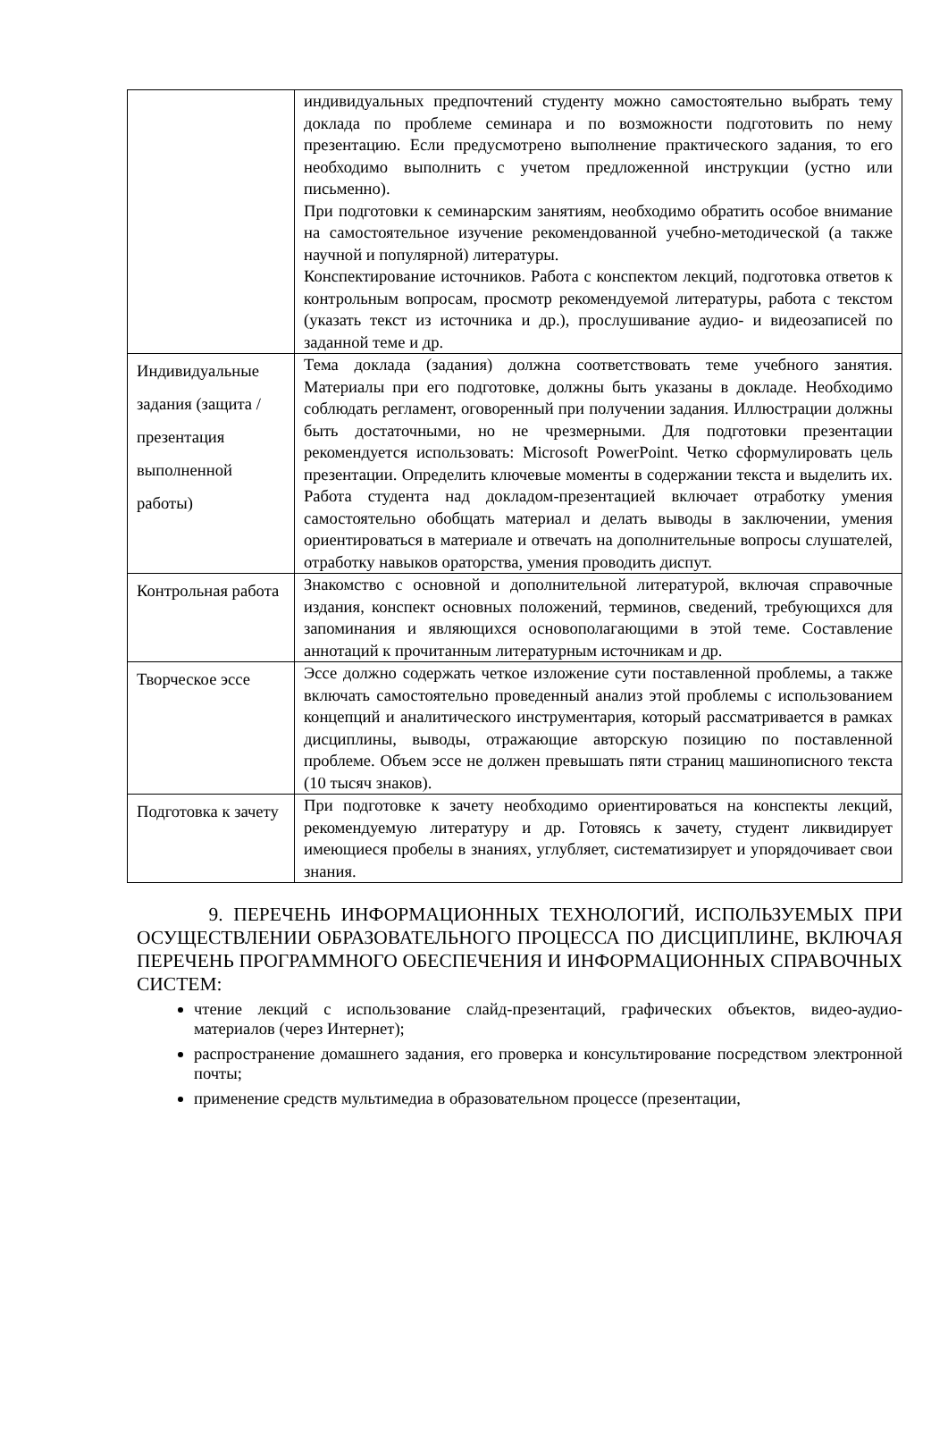| | индивидуальных предпочтений студенту можно самостоятельно выбрать тему доклада по проблеме семинара и по возможности подготовить по нему презентацию. Если предусмотрено выполнение практического задания, то его необходимо выполнить с учетом предложенной инструкции (устно или письменно). При подготовки к семинарским занятиям, необходимо обратить особое внимание на самостоятельное изучение рекомендованной учебно-методической (а также научной и популярной) литературы. Конспектирование источников. Работа с конспектом лекций, подготовка ответов к контрольным вопросам, просмотр рекомендуемой литературы, работа с текстом (указать текст из источника и др.), прослушивание аудио- и видеозаписей по заданной теме и др. |
| Индивидуальные задания (защита /презентация выполненной работы) | Тема доклада (задания) должна соответствовать теме учебного занятия. Материалы при его подготовке, должны быть указаны в докладе. Необходимо соблюдать регламент, оговоренный при получении задания. Иллюстрации должны быть достаточными, но не чрезмерными. Для подготовки презентации рекомендуется использовать: Microsoft PowerPoint. Четко сформулировать цель презентации. Определить ключевые моменты в содержании текста и выделить их. Работа студента над докладом-презентацией включает отработку умения самостоятельно обобщать материал и делать выводы в заключении, умения ориентироваться в материале и отвечать на дополнительные вопросы слушателей, отработку навыков ораторства, умения проводить диспут. |
| Контрольная работа | Знакомство с основной и дополнительной литературой, включая справочные издания, конспект основных положений, терминов, сведений, требующихся для запоминания и являющихся основополагающими в этой теме. Составление аннотаций к прочитанным литературным источникам и др. |
| Творческое эссе | Эссе должно содержать четкое изложение сути поставленной проблемы, а также включать самостоятельно проведенный анализ этой проблемы с использованием концепций и аналитического инструментария, который рассматривается в рамках дисциплины, выводы, отражающие авторскую позицию по поставленной проблеме. Объем эссе не должен превышать пяти страниц машинописного текста (10 тысяч знаков). |
| Подготовка к зачету | При подготовке к зачету необходимо ориентироваться на конспекты лекций, рекомендуемую литературу и др. Готовясь к зачету, студент ликвидирует имеющиеся пробелы в знаниях, углубляет, систематизирует и упорядочивает свои знания. |
9. ПЕРЕЧЕНЬ ИНФОРМАЦИОННЫХ ТЕХНОЛОГИЙ, ИСПОЛЬЗУЕМЫХ ПРИ ОСУЩЕСТВЛЕНИИ ОБРАЗОВАТЕЛЬНОГО ПРОЦЕССА ПО ДИСЦИПЛИНЕ, ВКЛЮЧАЯ ПЕРЕЧЕНЬ ПРОГРАММНОГО ОБЕСПЕЧЕНИЯ И ИНФОРМАЦИОННЫХ СПРАВОЧНЫХ СИСТЕМ:
чтение лекций с использование слайд-презентаций, графических объектов, видео-аудио- материалов (через Интернет);
распространение домашнего задания, его проверка и консультирование посредством электронной почты;
применение средств мультимедиа в образовательном процессе (презентации,